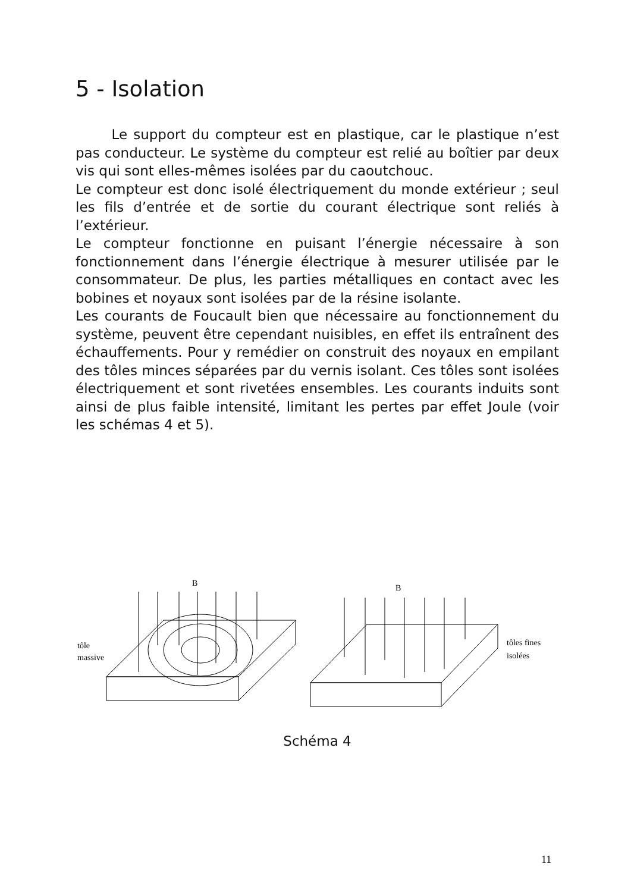5 - Isolation
Le support du compteur est en plastique, car le plastique n’est pas conducteur. Le système du compteur est relié au boîtier par deux vis qui sont elles-mêmes isolées par du caoutchouc.
Le compteur est donc isolé électriquement du monde extérieur ; seul les fils d’entrée et de sortie du courant électrique sont reliés à l’extérieur.
Le compteur fonctionne en puisant l’énergie nécessaire à son fonctionnement dans l’énergie électrique à mesurer utilisée par le consommateur. De plus, les parties métalliques en contact avec les bobines et noyaux sont isolées par de la résine isolante.
Les courants de Foucault bien que nécessaire au fonctionnement du système, peuvent être cependant nuisibles, en effet ils entraînent des échauffements. Pour y remédier on construit des noyaux en empilant des tôles minces séparées par du vernis isolant. Ces tôles sont isolées électriquement et sont rivetées ensembles. Les courants induits sont ainsi de plus faible intensité, limitant les pertes par effet Joule (voir les schémas 4 et 5).
B
tôle
massive
B
tôles fines
isolées
Schéma 4
11